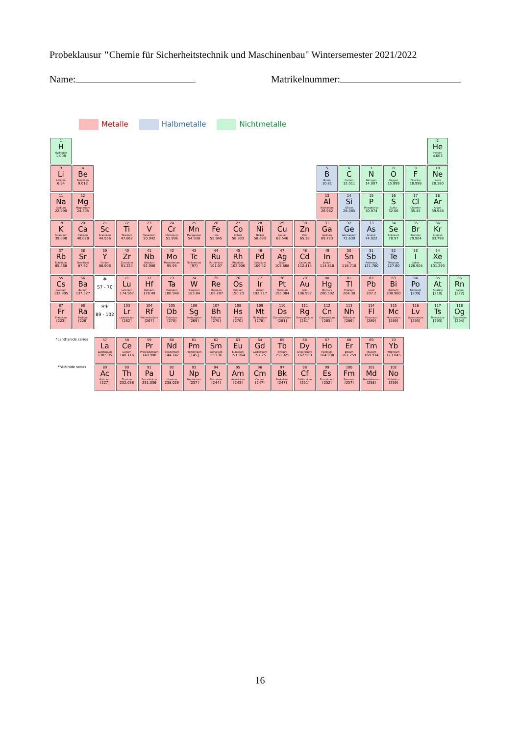Probeklausur "Chemie für Sicherheitstechnik und Maschinenbau" Wintersemester 2021/2022
Name: Matrikelnummer:
Metalle Halbmetalle Nichtmetalle
| 1 H Hydrogen 1.008 | | | | | | | | | | | | | | | | | 2 He Helium 4.003 | |
| 3 Li Lithium 6.94 | 4 Be Beryllium 9.012 | | | | | | | | | | | 5 B Boron 10.81 | 6 C Carbon 12.011 | 7 N Nitrogen 14.007 | 8 O Oxygen 15.999 | 9 F Fluorine 18.998 | 10 Ne Neon 20.180 | |
| 11 Na Sodium 22.990 | 12 Mg Magnesium 24.305 | | | | | | | | | | | 13 Al Aluminium 26.982 | 14 Si Silicon 28.085 | 15 P Phosphorus 30.974 | 16 S Sulfur 32.06 | 17 Cl Chlorine 35.45 | 18 Ar Argon 39.948 | |
| 19 K Potassium 39.098 | 20 Ca Calcium 40.078 | 21 Sc Scandium 44.956 | 22 Ti Titanium 47.867 | 23 V Vanadium 50.942 | 24 Cr Chromium 51.996 | 25 Mn Manganese 54.938 | 26 Fe Iron 55.845 | 27 Co Cobalt 58.933 | 28 Ni Nickel 58.693 | 29 Cu Copper 63.546 | 30 Zn Zinc 65.38 | 31 Ga Gallium 69.723 | 32 Ge Germanium 72.630 | 33 As Arsenic 74.922 | 34 Se Selenium 78.97 | 35 Br Bromine 79.904 | 36 Kr Krypton 83.798 | |
| 37 Rb Rubidium 85.468 | 38 Sr Strontium 87.62 | 39 Y Yttrium 88.906 | 40 Zr Zirconium 91.224 | 41 Nb Niobium 92.906 | 42 Mo Molybdenum 95.95 | 43 Tc Technetium [97] | 44 Ru Ruthenium 101.07 | 45 Rh Rhodium 102.906 | 46 Pd Palladium 106.42 | 47 Ag Silver 107.868 | 48 Cd Cadmium 112.414 | 49 In Indium 114.818 | 50 Sn Tin 118.710 | 51 Sb Antimony 121.760 | 52 Te Tellurium 127.60 | 53 I Iodine 126.904 | 54 Xe Xenon 131.293 | |
| 55 Cs Caesium 132.905 | 56 Ba Barium 137.327 | * 57 - 70 | 71 Lu Lutetium 174.967 | 72 Hf Hafnium 178.49 | 73 Ta Tantalum 180.948 | 74 W Tungsten 183.84 | 75 Re Rhenium 186.207 | 76 Os Osmium 190.23 | 77 Ir Iridium 192.217 | 78 Pt Platinum 195.084 | 79 Au Gold 196.997 | 80 Hg Mercury 200.592 | 81 Tl Thallium 204.38 | 82 Pb Lead 207.2 | 83 Bi Bismuth 208.980 | 84 Po Polonium [209] | 85 At Astatine [210] | 86 Rn Radon [222] |
| 87 Fr Francium [223] | 88 Ra Radium [226] | ** 89 - 102 | 103 Lr Lawrencium [262] | 104 Rf Rutherfordium [267] | 105 Db Dubnium [270] | 106 Sg Seaborgium [269] | 107 Bh Bohrium [270] | 108 Hs Hassium [270] | 109 Mt Meitnerium [278] | 110 Ds Darmstadtium [281] | 111 Rg Roentgenium [281] | 112 Cn Copernicium [285] | 113 Nh Nihonium [286] | 114 Fl Flerovium [289] | 115 Mc Moscovium [289] | 116 Lv Livermorium [293] | 117 Ts Tennessine [293] | 118 Og Oganesson [294] |
| *Lanthanide series | | 57 La Lanthanum 138.905 | 58 Ce Cerium 140.116 | 59 Pr Praseodymium 140.908 | 60 Nd Neodymium 144.242 | 61 Pm Promethium [145] | 62 Sm Samarium 150.36 | 63 Eu Europium 151.964 | 64 Gd Gadolinium 157.25 | 65 Tb Terbium 158.925 | 66 Dy Dysprosium 162.500 | 67 Ho Holmium 164.930 | 68 Er Erbium 167.259 | 69 Tm Thulium 168.934 | 70 Yb Ytterbium 173.045 | | | |
| **Actinide series | | 89 Ac Actinium [227] | 90 Th Thorium 232.038 | 91 Pa Protactinium 231.036 | 92 U Uranium 238.029 | 93 Np Neptunium [237] | 94 Pu Plutonium [244] | 95 Am Americium [243] | 96 Cm Curium [247] | 97 Bk Berkelium [247] | 98 Cf Californium [251] | 99 Es Einsteinium [252] | 100 Fm Fermium [257] | 101 Md Mendelevium [258] | 102 No Nobelium [259] | | | |
16